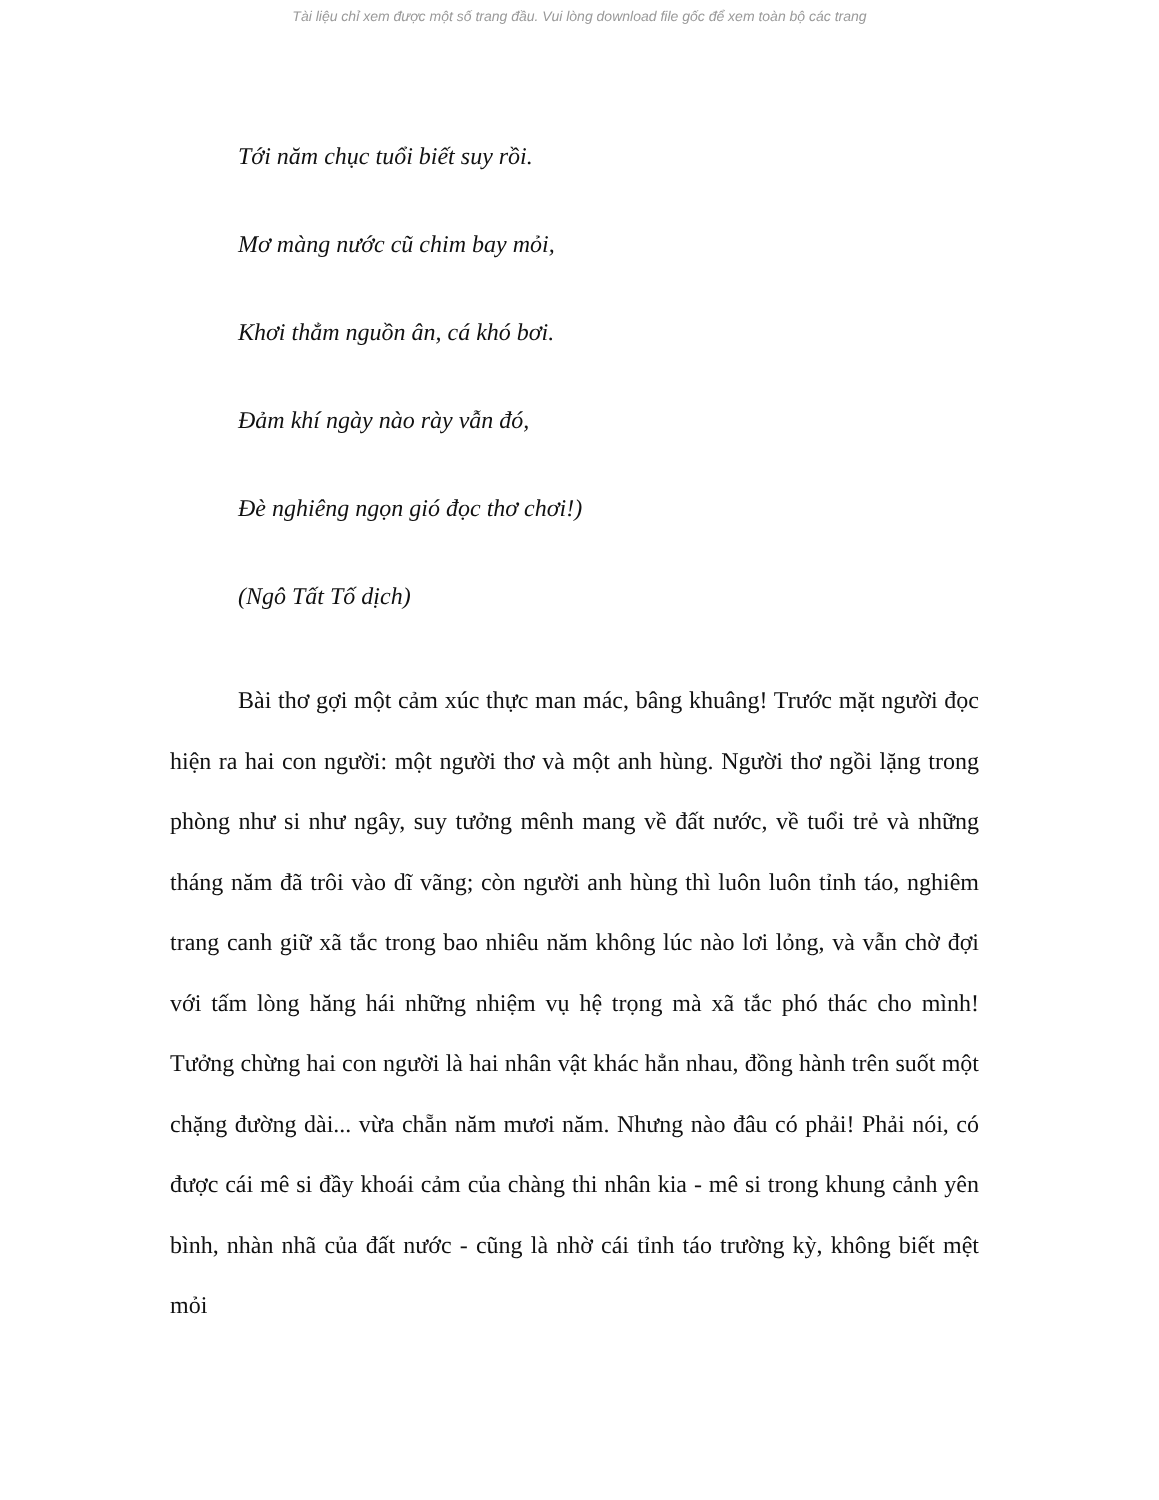Tài liệu chỉ xem được một số trang đầu. Vui lòng download file gốc để xem toàn bộ các trang
Tới năm chục tuổi biết suy rồi.
Mơ màng nước cũ chim bay mỏi,
Khơi thẳm nguồn ân, cá khó bơi.
Đảm khí ngày nào rày vẫn đó,
Đè nghiêng ngọn gió đọc thơ chơi!)
(Ngô Tất Tố dịch)
Bài thơ gợi một cảm xúc thực man mác, bâng khuâng! Trước mặt người đọc hiện ra hai con người: một người thơ và một anh hùng. Người thơ ngồi lặng trong phòng như si như ngây, suy tưởng mênh mang về đất nước, về tuổi trẻ và những tháng năm đã trôi vào dĩ vãng; còn người anh hùng thì luôn luôn tỉnh táo, nghiêm trang canh giữ xã tắc trong bao nhiêu năm không lúc nào lơi lỏng, và vẫn chờ đợi với tấm lòng hăng hái những nhiệm vụ hệ trọng mà xã tắc phó thác cho mình! Tưởng chừng hai con người là hai nhân vật khác hẳn nhau, đồng hành trên suốt một chặng đường dài... vừa chẵn năm mươi năm. Nhưng nào đâu có phải! Phải nói, có được cái mê si đầy khoái cảm của chàng thi nhân kia - mê si trong khung cảnh yên bình, nhàn nhã của đất nước - cũng là nhờ cái tỉnh táo trường kỳ, không biết mệt mỏi